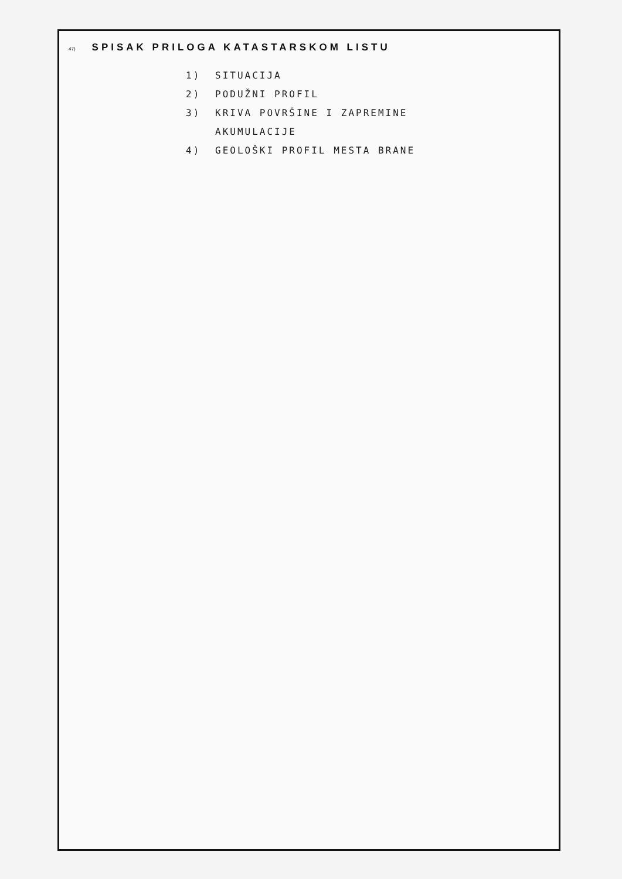47) SPISAK PRILOGA KATASTARSKOM LISTU
1) SITUACIJA
2) PODUŽNI PROFIL
3) KRIVA POVRŠINE I ZAPREMINE
AKUMULACIJE
4) GEOLOŠKI PROFIL MESTA BRANE